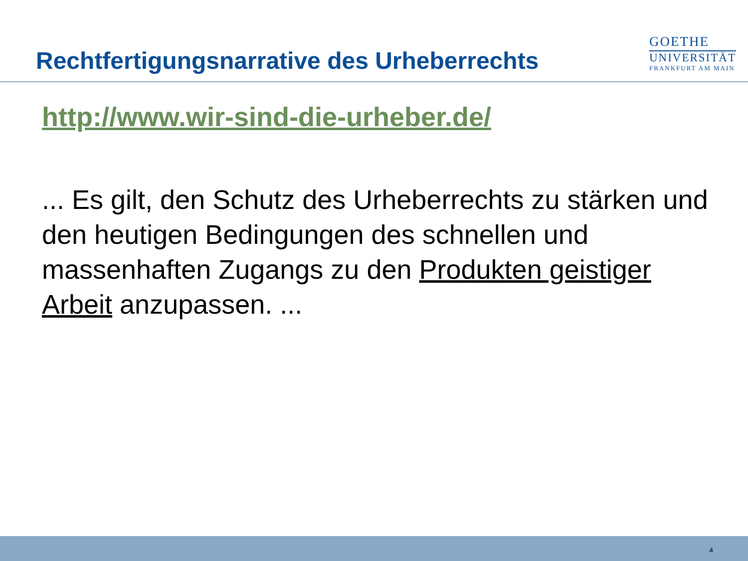Rechtfertigungsnarrative des Urheberrechts
GOETHE
UNIVERSITÄT
FRANKFURT AM MAIN
http://www.wir-sind-die-urheber.de/
... Es gilt, den Schutz des Urheberrechts zu stärken und den heutigen Bedingungen des schnellen und massenhaften Zugangs zu den Produkten geistiger Arbeit anzupassen. ...
4